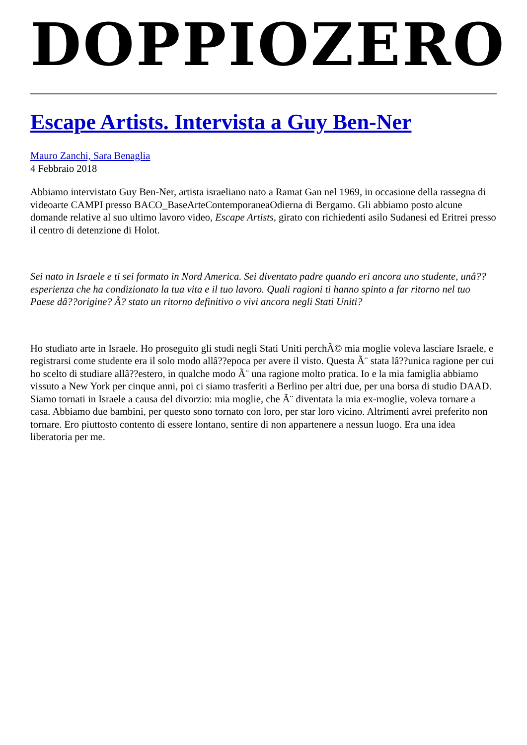DOPPIOZERO
Escape Artists. Intervista a Guy Ben-Ner
Mauro Zanchi, Sara Benaglia
4 Febbraio 2018
Abbiamo intervistato Guy Ben-Ner, artista israeliano nato a Ramat Gan nel 1969, in occasione della rassegna di videoarte CAMPI presso BACO_BaseArteContemporaneaOdierna di Bergamo. Gli abbiamo posto alcune domande relative al suo ultimo lavoro video, Escape Artists, girato con richiedenti asilo Sudanesi ed Eritrei presso il centro di detenzione di Holot.
Sei nato in Israele e ti sei formato in Nord America. Sei diventato padre quando eri ancora uno studente, unâ??esperienza che ha condizionato la tua vita e il tuo lavoro. Quali ragioni ti hanno spinto a far ritorno nel tuo Paese dâ??origine? Ã? stato un ritorno definitivo o vivi ancora negli Stati Uniti?
Ho studiato arte in Israele. Ho proseguito gli studi negli Stati Uniti perchÃ© mia moglie voleva lasciare Israele, e registrarsi come studente era il solo modo allâ??epoca per avere il visto. Questa Ã¨ stata lâ??unica ragione per cui ho scelto di studiare allâ??estero, in qualche modo Ã¨ una ragione molto pratica. Io e la mia famiglia abbiamo vissuto a New York per cinque anni, poi ci siamo trasferiti a Berlino per altri due, per una borsa di studio DAAD. Siamo tornati in Israele a causa del divorzio: mia moglie, che Ã¨ diventata la mia ex-moglie, voleva tornare a casa. Abbiamo due bambini, per questo sono tornato con loro, per star loro vicino. Altrimenti avrei preferito non tornare. Ero piuttosto contento di essere lontano, sentire di non appartenere a nessun luogo. Era una idea liberatoria per me.